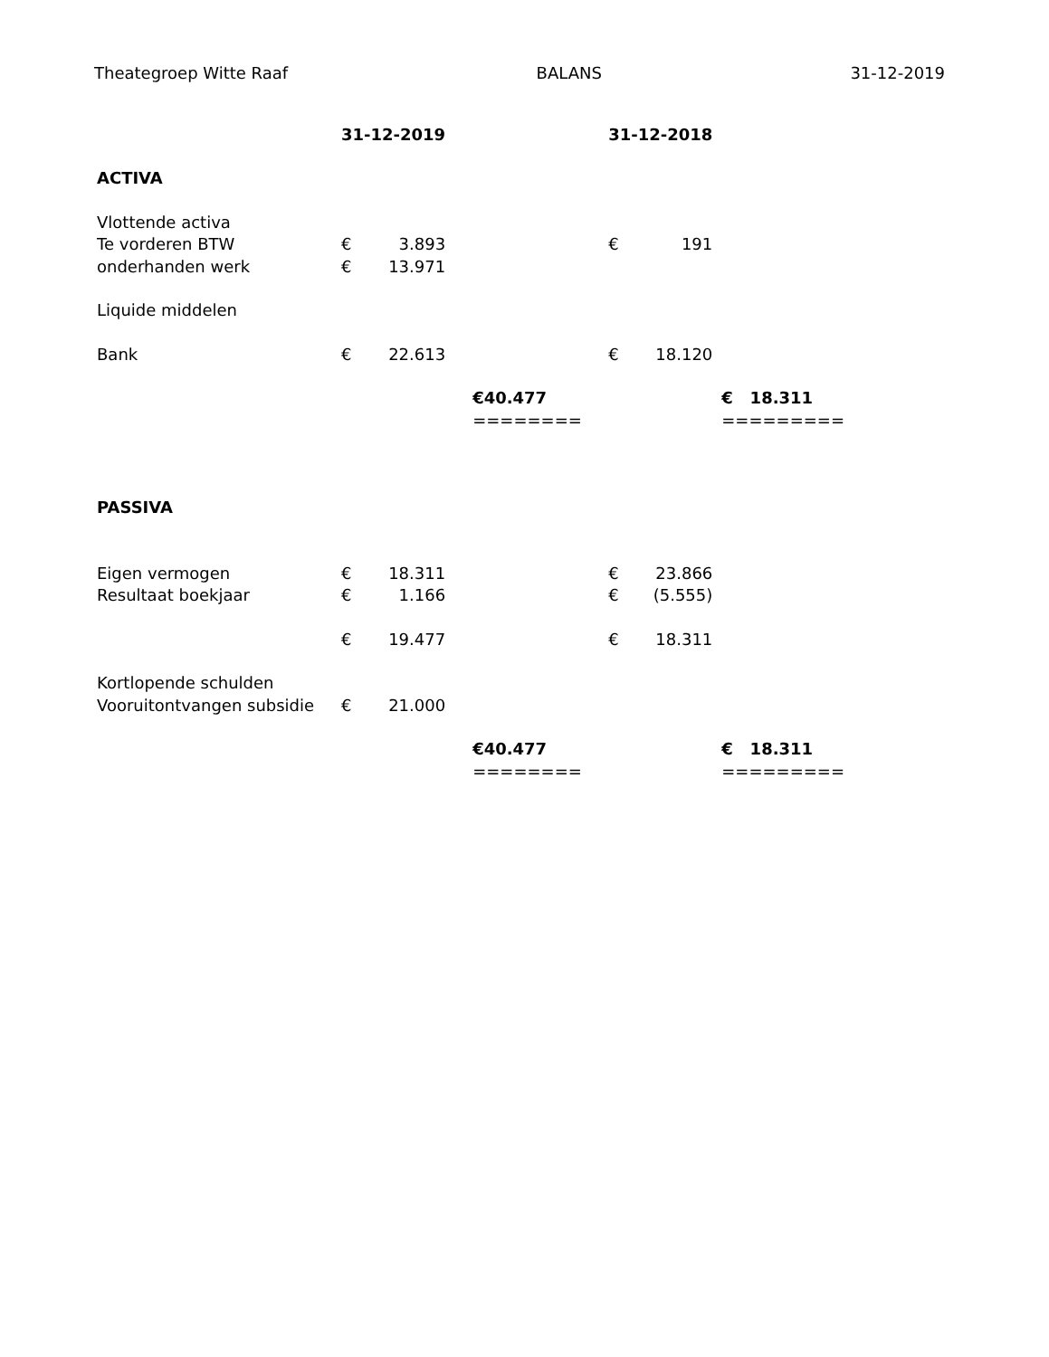Theategroep Witte Raaf BALANS 31-12-2019
| | 31-12-2019 | | | 31-12-2018 | | |
| --- | --- | --- | --- | --- | --- | --- |
| ACTIVA | | | | | | |
| Vlottende activa | | | | | | |
| Te vorderen BTW | € | 3.893 | | € | 191 | |
| onderhanden werk | € | 13.971 | | | | |
| Liquide middelen | | | | | | |
| Bank | € | 22.613 | | € | 18.120 | |
| | | | €40.477 | | | € 18.311 |
| | | | ======== | | | ========= |
| PASSIVA | | | | | | |
| Eigen vermogen | € | 18.311 | | € | 23.866 | |
| Resultaat boekjaar | € | 1.166 | | € | (5.555) | |
| | € | 19.477 | | € | 18.311 | |
| Kortlopende schulden | | | | | | |
| Vooruitontvangen subsidie | € | 21.000 | | | | |
| | | | €40.477 | | | € 18.311 |
| | | | ======== | | | ========= |